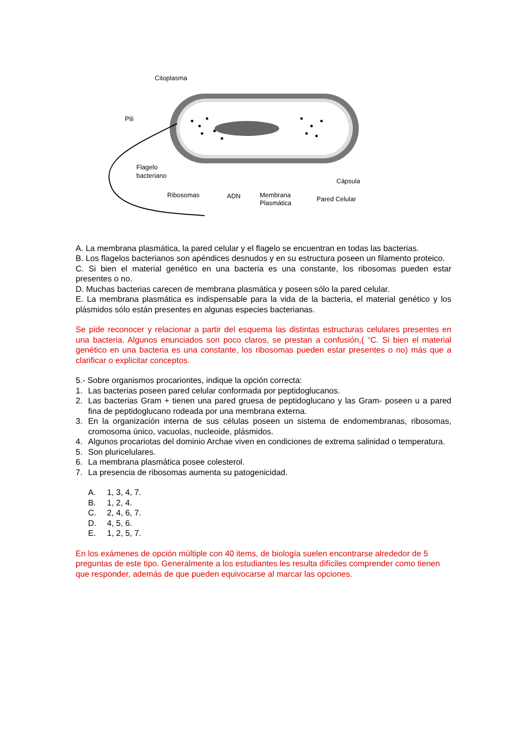Citoplasma
Pili
Flagelo
bacteriano
Ribosomas
ADN
Membrana
Plasmática
Pared Celular
Cápsula
A. La membrana plasmática, la pared celular y el flagelo se encuentran en todas las bacterias.
B. Los flagelos bacterianos son apéndices desnudos y en su estructura poseen un filamento proteico.
C. Si bien el material genético en una bacteria es una constante, los ribosomas pueden estar presentes o no.
D. Muchas bacterias carecen de membrana plasmática y poseen sólo la pared celular.
E. La membrana plasmática es indispensable para la vida de la bacteria, el material genético y los plásmidos sólo están presentes en algunas especies bacterianas.
Se pide reconocer y relacionar a partir del esquema las distintas estructuras celulares presentes en una bacteria. Algunos enunciados son poco claros, se prestan a confusión,( “C. Si bien el material genético en una bacteria es una constante, los ribosomas pueden estar presentes o no) más que a clarificar o explicitar conceptos.
5.- Sobre organismos procariontes, indique la opción correcta:
1. Las bacterias poseen pared celular conformada por peptidoglucanos.
2. Las bacterias Gram + tienen una pared gruesa de peptidoglucano y las Gram- poseen u a pared fina de peptidoglucano rodeada por una membrana externa.
3. En la organización interna de sus células poseen un sistema de endomembranas, ribosomas, cromosoma único, vacuolas, nucleoide, plásmidos.
4. Algunos procariotas del dominio Archae viven en condiciones de extrema salinidad o temperatura.
5. Son pluricelulares.
6. La membrana plasmática posee colesterol.
7. La presencia de ribosomas aumenta su patogenicidad.
A. 1, 3, 4, 7.
B. 1, 2, 4.
C. 2, 4, 6, 7.
D. 4, 5, 6.
E. 1, 2, 5, 7.
En los exámenes de opción múltiple con 40 items, de biología suelen encontrarse alrededor de 5 preguntas de este tipo. Generalmente a los estudiantes les resulta difíciles comprender como tienen que responder, además de que pueden equivocarse al marcar las opciones.